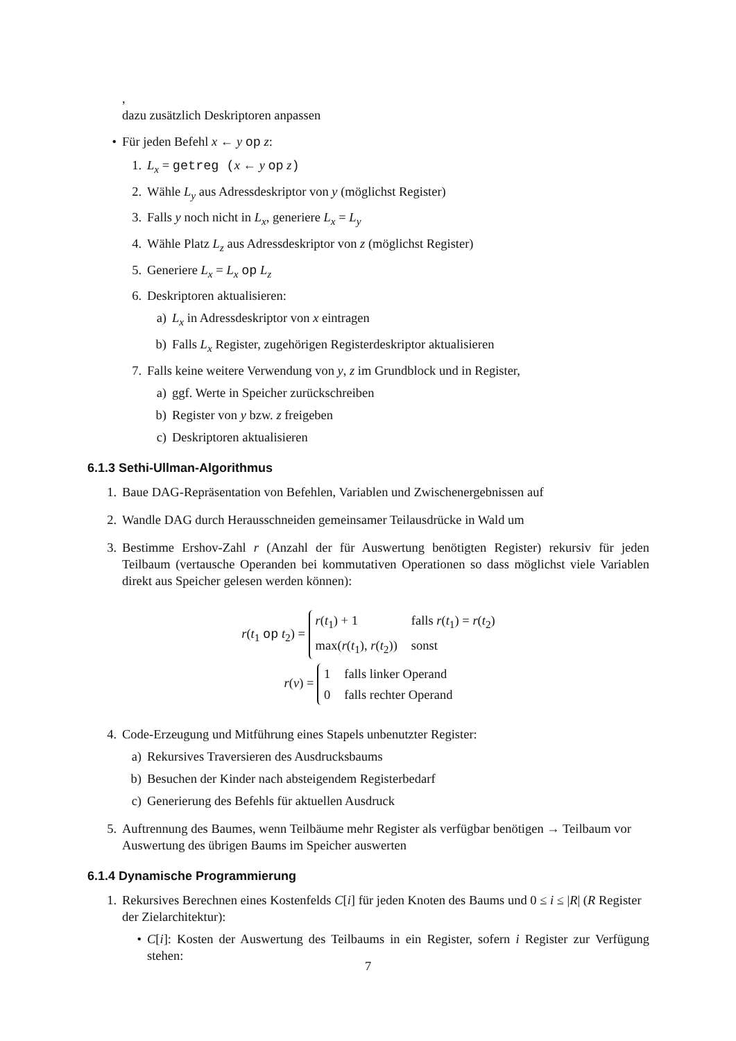,
dazu zusätzlich Deskriptoren anpassen
• Für jeden Befehl x ← y op z:
1. L<sub>x</sub> = getreg (x ← y op z)
2. Wähle L<sub>y</sub> aus Adressdeskriptor von y (möglichst Register)
3. Falls y noch nicht in L<sub>x</sub>, generiere L<sub>x</sub> = L<sub>y</sub>
4. Wähle Platz L<sub>z</sub> aus Adressdeskriptor von z (möglichst Register)
5. Generiere L<sub>x</sub> = L<sub>x</sub> op L<sub>z</sub>
6. Deskriptoren aktualisieren:
a) L<sub>x</sub> in Adressdeskriptor von x eintragen
b) Falls L<sub>x</sub> Register, zugehörigen Registerdeskriptor aktualisieren
7. Falls keine weitere Verwendung von y, z im Grundblock und in Register,
a) ggf. Werte in Speicher zurückschreiben
b) Register von y bzw. z freigeben
c) Deskriptoren aktualisieren
6.1.3 Sethi-Ullman-Algorithmus
1. Baue DAG-Repräsentation von Befehlen, Variablen und Zwischenergebnissen auf
2. Wandle DAG durch Herausschneiden gemeinsamer Teilausdrücke in Wald um
3. Bestimme Ershov-Zahl r (Anzahl der für Auswertung benötigten Register) rekursiv für jeden Teilbaum (vertausche Operanden bei kommutativen Operationen so dass möglichst viele Variablen direkt aus Speicher gelesen werden können):
r(t<sub>1</sub> op t<sub>2</sub>) = r(t<sub>1</sub>) + 1 falls r(t<sub>1</sub>) = r(t<sub>2</sub>) max(r(t<sub>1</sub>), r(t<sub>2</sub>)) sonst
r(v) = 1 falls linker Operand 0 falls rechter Operand
4. Code-Erzeugung und Mitführung eines Stapels unbenutzter Register:
a) Rekursives Traversieren des Ausdrucksbaums
b) Besuchen der Kinder nach absteigendem Registerbedarf
c) Generierung des Befehls für aktuellen Ausdruck
5. Auftrennung des Baumes, wenn Teilbäume mehr Register als verfügbar benötigen → Teilbaum vor Auswertung des übrigen Baums im Speicher auswerten
6.1.4 Dynamische Programmierung
1. Rekursives Berechnen eines Kostenfelds C[i] für jeden Knoten des Baums und 0 ≤ i ≤ |R| (R Register der Zielarchitektur):
• C[i]: Kosten der Auswertung des Teilbaums in ein Register, sofern i Register zur Verfügung stehen:
7